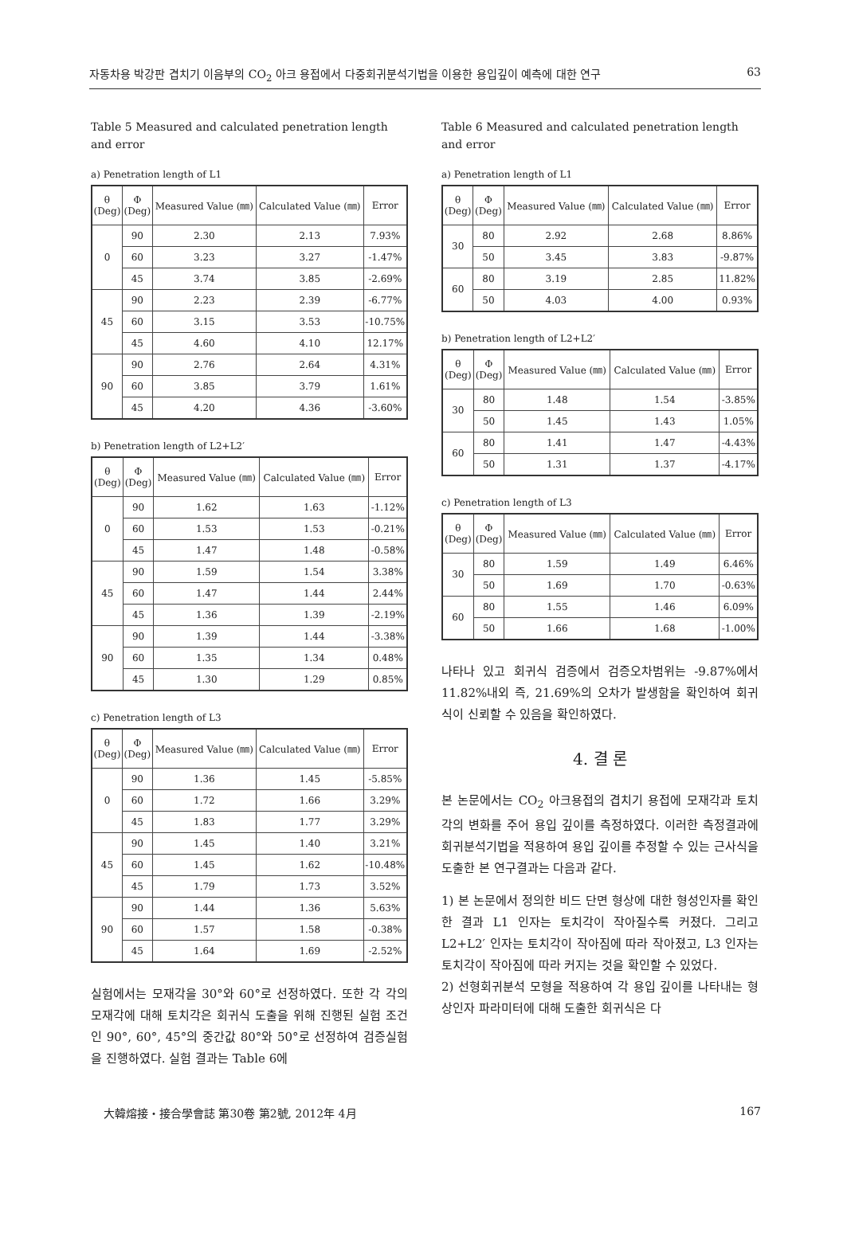자동차용 박강판 겹치기 이음부의 CO<sub>2</sub> 아크 용접에서 다중회귀분석기법을 이용한 용입깊이 예측에 대한 연구 63
Table 5 Measured and calculated penetration length and error
a) Penetration length of L1
| θ (Deg) | Φ (Deg) | Measured Value (㎜) | Calculated Value (㎜) | Error |
| --- | --- | --- | --- | --- |
| 0 | 90 | 2.30 | 2.13 | 7.93% |
| | 60 | 3.23 | 3.27 | -1.47% |
| | 45 | 3.74 | 3.85 | -2.69% |
| 45 | 90 | 2.23 | 2.39 | -6.77% |
| | 60 | 3.15 | 3.53 | -10.75% |
| | 45 | 4.60 | 4.10 | 12.17% |
| 90 | 90 | 2.76 | 2.64 | 4.31% |
| | 60 | 3.85 | 3.79 | 1.61% |
| | 45 | 4.20 | 4.36 | -3.60% |
b) Penetration length of L2+L2′
| θ (Deg) | Φ (Deg) | Measured Value (㎜) | Calculated Value (㎜) | Error |
| --- | --- | --- | --- | --- |
| 0 | 90 | 1.62 | 1.63 | -1.12% |
| | 60 | 1.53 | 1.53 | -0.21% |
| | 45 | 1.47 | 1.48 | -0.58% |
| 45 | 90 | 1.59 | 1.54 | 3.38% |
| | 60 | 1.47 | 1.44 | 2.44% |
| | 45 | 1.36 | 1.39 | -2.19% |
| 90 | 90 | 1.39 | 1.44 | -3.38% |
| | 60 | 1.35 | 1.34 | 0.48% |
| | 45 | 1.30 | 1.29 | 0.85% |
c) Penetration length of L3
| θ (Deg) | Φ (Deg) | Measured Value (㎜) | Calculated Value (㎜) | Error |
| --- | --- | --- | --- | --- |
| 0 | 90 | 1.36 | 1.45 | -5.85% |
| | 60 | 1.72 | 1.66 | 3.29% |
| | 45 | 1.83 | 1.77 | 3.29% |
| 45 | 90 | 1.45 | 1.40 | 3.21% |
| | 60 | 1.45 | 1.62 | -10.48% |
| | 45 | 1.79 | 1.73 | 3.52% |
| 90 | 90 | 1.44 | 1.36 | 5.63% |
| | 60 | 1.57 | 1.58 | -0.38% |
| | 45 | 1.64 | 1.69 | -2.52% |
실험에서는 모재각을 30°와 60°로 선정하였다. 또한 각 각의 모재각에 대해 토치각은 회귀식 도출을 위해 진행된 실험 조건인 90°, 60°, 45°의 중간값 80°와 50°로 선정하여 검증실험을 진행하였다. 실험 결과는 Table 6에
Table 6 Measured and calculated penetration length and error
a) Penetration length of L1
| θ (Deg) | Φ (Deg) | Measured Value (㎜) | Calculated Value (㎜) | Error |
| --- | --- | --- | --- | --- |
| 30 | 80 | 2.92 | 2.68 | 8.86% |
| | 50 | 3.45 | 3.83 | -9.87% |
| 60 | 80 | 3.19 | 2.85 | 11.82% |
| | 50 | 4.03 | 4.00 | 0.93% |
b) Penetration length of L2+L2′
| θ (Deg) | Φ (Deg) | Measured Value (㎜) | Calculated Value (㎜) | Error |
| --- | --- | --- | --- | --- |
| 30 | 80 | 1.48 | 1.54 | -3.85% |
| | 50 | 1.45 | 1.43 | 1.05% |
| 60 | 80 | 1.41 | 1.47 | -4.43% |
| | 50 | 1.31 | 1.37 | -4.17% |
c) Penetration length of L3
| θ (Deg) | Φ (Deg) | Measured Value (㎜) | Calculated Value (㎜) | Error |
| --- | --- | --- | --- | --- |
| 30 | 80 | 1.59 | 1.49 | 6.46% |
| | 50 | 1.69 | 1.70 | -0.63% |
| 60 | 80 | 1.55 | 1.46 | 6.09% |
| | 50 | 1.66 | 1.68 | -1.00% |
나타나 있고 회귀식 검증에서 검증오차범위는 -9.87%에서 11.82%내외 즉, 21.69%의 오차가 발생함을 확인하여 회귀식이 신뢰할 수 있음을 확인하였다.
4. 결 론
본 논문에서는 CO<sub>2</sub> 아크용접의 겹치기 용접에 모재각과 토치각의 변화를 주어 용입 깊이를 측정하였다. 이러한 측정결과에 회귀분석기법을 적용하여 용입 깊이를 추정할 수 있는 근사식을 도출한 본 연구결과는 다음과 같다.
1) 본 논문에서 정의한 비드 단면 형상에 대한 형성인자를 확인한 결과 L1 인자는 토치각이 작아질수록 커졌다. 그리고 L2+L2′ 인자는 토치각이 작아짐에 따라 작아졌고, L3 인자는 토치각이 작아짐에 따라 커지는 것을 확인할 수 있었다.
2) 선형회귀분석 모형을 적용하여 각 용입 깊이를 나타내는 형상인자 파라미터에 대해 도출한 회귀식은 다
大韓熔接・接合學會誌 第30卷 第2號, 2012年 4月 167